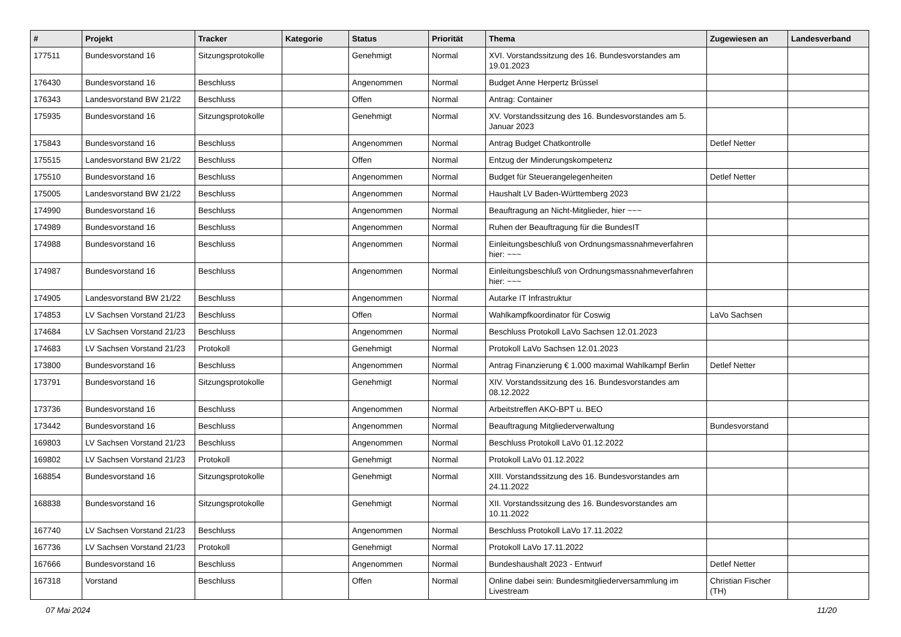| # | Projekt | Tracker | Kategorie | Status | Priorität | Thema | Zugewiesen an | Landesverband |
| --- | --- | --- | --- | --- | --- | --- | --- | --- |
| 177511 | Bundesvorstand 16 | Sitzungsprotokolle | | Genehmigt | Normal | XVI. Vorstandssitzung des 16. Bundesvorstandes am 19.01.2023 | | |
| 176430 | Bundesvorstand 16 | Beschluss | | Angenommen | Normal | Budget Anne Herpertz Brüssel | | |
| 176343 | Landesvorstand BW 21/22 | Beschluss | | Offen | Normal | Antrag: Container | | |
| 175935 | Bundesvorstand 16 | Sitzungsprotokolle | | Genehmigt | Normal | XV. Vorstandssitzung des 16. Bundesvorstandes am 5. Januar 2023 | | |
| 175843 | Bundesvorstand 16 | Beschluss | | Angenommen | Normal | Antrag Budget Chatkontrolle | Detlef Netter | |
| 175515 | Landesvorstand BW 21/22 | Beschluss | | Offen | Normal | Entzug der Minderungskompetenz | | |
| 175510 | Bundesvorstand 16 | Beschluss | | Angenommen | Normal | Budget für Steuerangelegenheiten | Detlef Netter | |
| 175005 | Landesvorstand BW 21/22 | Beschluss | | Angenommen | Normal | Haushalt LV Baden-Württemberg 2023 | | |
| 174990 | Bundesvorstand 16 | Beschluss | | Angenommen | Normal | Beauftragung an Nicht-Mitglieder, hier ~~~ | | |
| 174989 | Bundesvorstand 16 | Beschluss | | Angenommen | Normal | Ruhen der Beauftragung für die BundesIT | | |
| 174988 | Bundesvorstand 16 | Beschluss | | Angenommen | Normal | Einleitungsbeschluß von Ordnungsmassnahmeverfahren hier: ~~~ | | |
| 174987 | Bundesvorstand 16 | Beschluss | | Angenommen | Normal | Einleitungsbeschluß von Ordnungsmassnahmeverfahren hier: ~~~ | | |
| 174905 | Landesvorstand BW 21/22 | Beschluss | | Angenommen | Normal | Autarke IT Infrastruktur | | |
| 174853 | LV Sachsen Vorstand 21/23 | Beschluss | | Offen | Normal | Wahlkampfkoordinator für Coswig | LaVo Sachsen | |
| 174684 | LV Sachsen Vorstand 21/23 | Beschluss | | Angenommen | Normal | Beschluss Protokoll LaVo Sachsen 12.01.2023 | | |
| 174683 | LV Sachsen Vorstand 21/23 | Protokoll | | Genehmigt | Normal | Protokoll LaVo Sachsen 12.01.2023 | | |
| 173800 | Bundesvorstand 16 | Beschluss | | Angenommen | Normal | Antrag Finanzierung € 1.000 maximal Wahlkampf Berlin | Detlef Netter | |
| 173791 | Bundesvorstand 16 | Sitzungsprotokolle | | Genehmigt | Normal | XIV. Vorstandssitzung des 16. Bundesvorstandes am 08.12.2022 | | |
| 173736 | Bundesvorstand 16 | Beschluss | | Angenommen | Normal | Arbeitstreffen AKO-BPT u. BEO | | |
| 173442 | Bundesvorstand 16 | Beschluss | | Angenommen | Normal | Beauftragung Mitgliederverwaltung | Bundesvorstand | |
| 169803 | LV Sachsen Vorstand 21/23 | Beschluss | | Angenommen | Normal | Beschluss Protokoll LaVo 01.12.2022 | | |
| 169802 | LV Sachsen Vorstand 21/23 | Protokoll | | Genehmigt | Normal | Protokoll LaVo 01.12.2022 | | |
| 168854 | Bundesvorstand 16 | Sitzungsprotokolle | | Genehmigt | Normal | XIII. Vorstandssitzung des 16. Bundesvorstandes am 24.11.2022 | | |
| 168838 | Bundesvorstand 16 | Sitzungsprotokolle | | Genehmigt | Normal | XII. Vorstandssitzung des 16. Bundesvorstandes am 10.11.2022 | | |
| 167740 | LV Sachsen Vorstand 21/23 | Beschluss | | Angenommen | Normal | Beschluss Protokoll LaVo 17.11.2022 | | |
| 167736 | LV Sachsen Vorstand 21/23 | Protokoll | | Genehmigt | Normal | Protokoll LaVo 17.11.2022 | | |
| 167666 | Bundesvorstand 16 | Beschluss | | Angenommen | Normal | Bundeshaushalt 2023 - Entwurf | Detlef Netter | |
| 167318 | Vorstand | Beschluss | | Offen | Normal | Online dabei sein: Bundesmitgliederversammlung im Livestream | Christian Fischer (TH) | |
07 Mai 2024 11/20